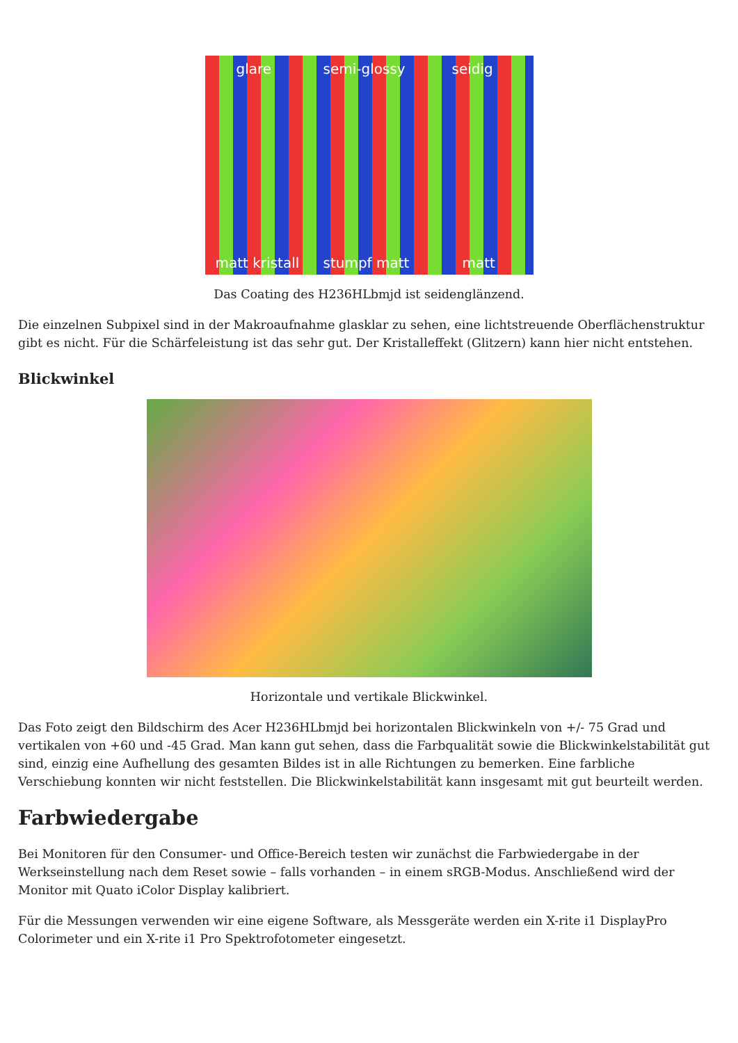glare semi-glossy seidig matt kristall stumpf matt matt
Das Coating des H236HLbmjd ist seidenglänzend.
Die einzelnen Subpixel sind in der Makroaufnahme glasklar zu sehen, eine lichtstreuende Oberflächenstruktur gibt es nicht. Für die Schärfeleistung ist das sehr gut. Der Kristalleffekt (Glitzern) kann hier nicht entstehen.
Blickwinkel
Horizontale und vertikale Blickwinkel.
Das Foto zeigt den Bildschirm des Acer H236HLbmjd bei horizontalen Blickwinkeln von +/- 75 Grad und vertikalen von +60 und -45 Grad. Man kann gut sehen, dass die Farbqualität sowie die Blickwinkelstabilität gut sind, einzig eine Aufhellung des gesamten Bildes ist in alle Richtungen zu bemerken. Eine farbliche Verschiebung konnten wir nicht feststellen. Die Blickwinkelstabilität kann insgesamt mit gut beurteilt werden.
Farbwiedergabe
Bei Monitoren für den Consumer- und Office-Bereich testen wir zunächst die Farbwiedergabe in der Werkseinstellung nach dem Reset sowie – falls vorhanden – in einem sRGB-Modus. Anschließend wird der Monitor mit Quato iColor Display kalibriert.
Für die Messungen verwenden wir eine eigene Software, als Messgeräte werden ein X-rite i1 DisplayPro Colorimeter und ein X-rite i1 Pro Spektrofotometer eingesetzt.